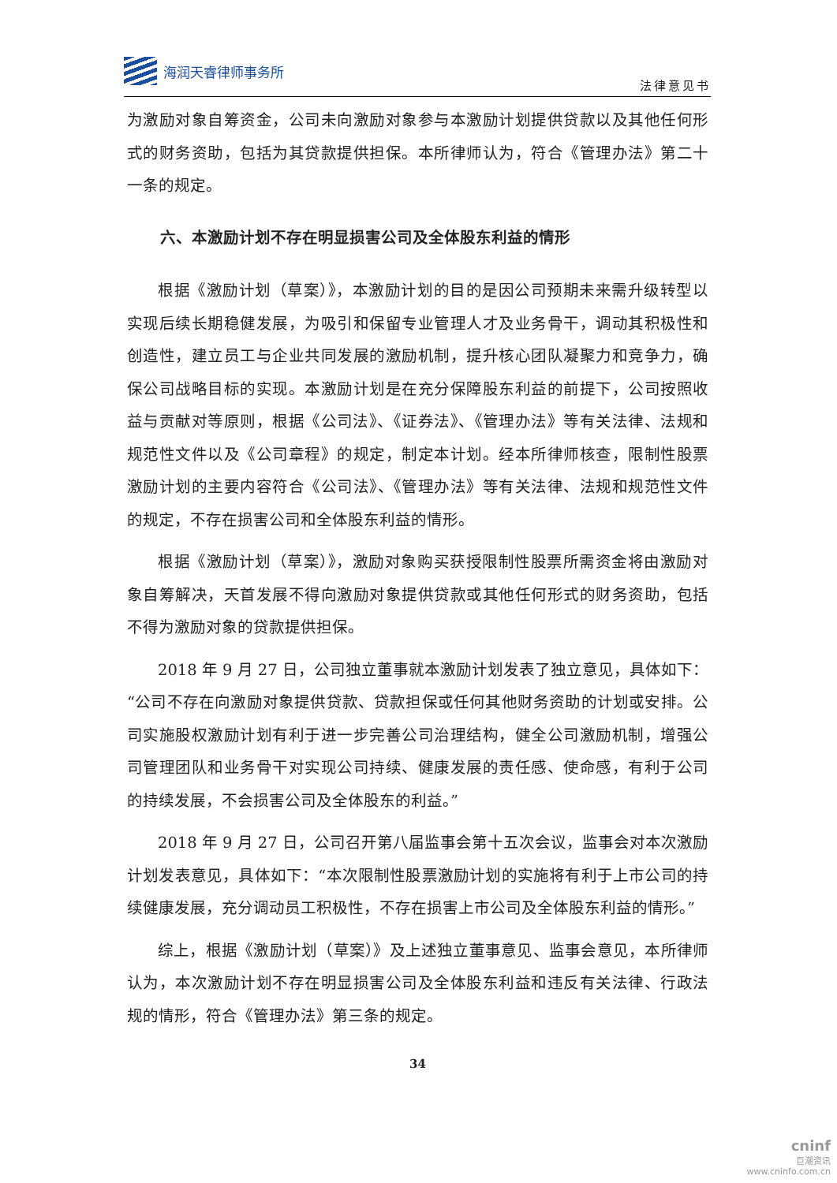海润天睿律师事务所
法律意见书
为激励对象自筹资金，公司未向激励对象参与本激励计划提供贷款以及其他任何形式的财务资助，包括为其贷款提供担保。本所律师认为，符合《管理办法》第二十一条的规定。
六、本激励计划不存在明显损害公司及全体股东利益的情形
根据《激励计划（草案）》，本激励计划的目的是因公司预期未来需升级转型以实现后续长期稳健发展，为吸引和保留专业管理人才及业务骨干，调动其积极性和创造性，建立员工与企业共同发展的激励机制，提升核心团队凝聚力和竞争力，确保公司战略目标的实现。本激励计划是在充分保障股东利益的前提下，公司按照收益与贡献对等原则，根据《公司法》、《证券法》、《管理办法》等有关法律、法规和规范性文件以及《公司章程》的规定，制定本计划。经本所律师核查，限制性股票激励计划的主要内容符合《公司法》、《管理办法》等有关法律、法规和规范性文件的规定，不存在损害公司和全体股东利益的情形。
根据《激励计划（草案）》，激励对象购买获授限制性股票所需资金将由激励对象自筹解决，天首发展不得向激励对象提供贷款或其他任何形式的财务资助，包括不得为激励对象的贷款提供担保。
2018 年 9 月 27 日，公司独立董事就本激励计划发表了独立意见，具体如下：“公司不存在向激励对象提供贷款、贷款担保或任何其他财务资助的计划或安排。公司实施股权激励计划有利于进一步完善公司治理结构，健全公司激励机制，增强公司管理团队和业务骨干对实现公司持续、健康发展的责任感、使命感，有利于公司的持续发展，不会损害公司及全体股东的利益。”
2018 年 9 月 27 日，公司召开第八届监事会第十五次会议，监事会对本次激励计划发表意见，具体如下：“本次限制性股票激励计划的实施将有利于上市公司的持续健康发展，充分调动员工积极性，不存在损害上市公司及全体股东利益的情形。”
综上，根据《激励计划（草案）》及上述独立董事意见、监事会意见，本所律师认为，本次激励计划不存在明显损害公司及全体股东利益和违反有关法律、行政法规的情形，符合《管理办法》第三条的规定。
34
cninf
巨潮资讯
www.cninfo.com.cn